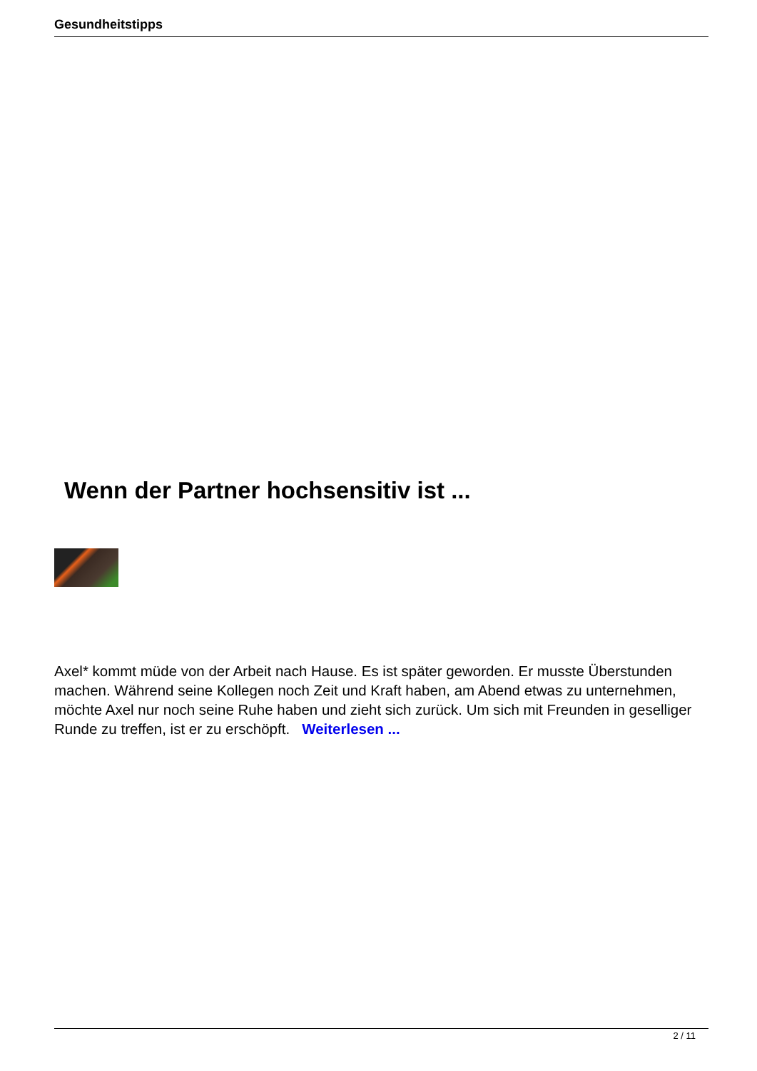Gesundheitstipps
Wenn der Partner hochsensitiv ist ...
Axel* kommt müde von der Arbeit nach Hause. Es ist später geworden. Er musste Überstunden machen. Während seine Kollegen noch Zeit und Kraft haben, am Abend etwas zu unternehmen, möchte Axel nur noch seine Ruhe haben und zieht sich zurück. Um sich mit Freunden in geselliger Runde zu treffen, ist er zu erschöpft. Weiterlesen ...
2 / 11